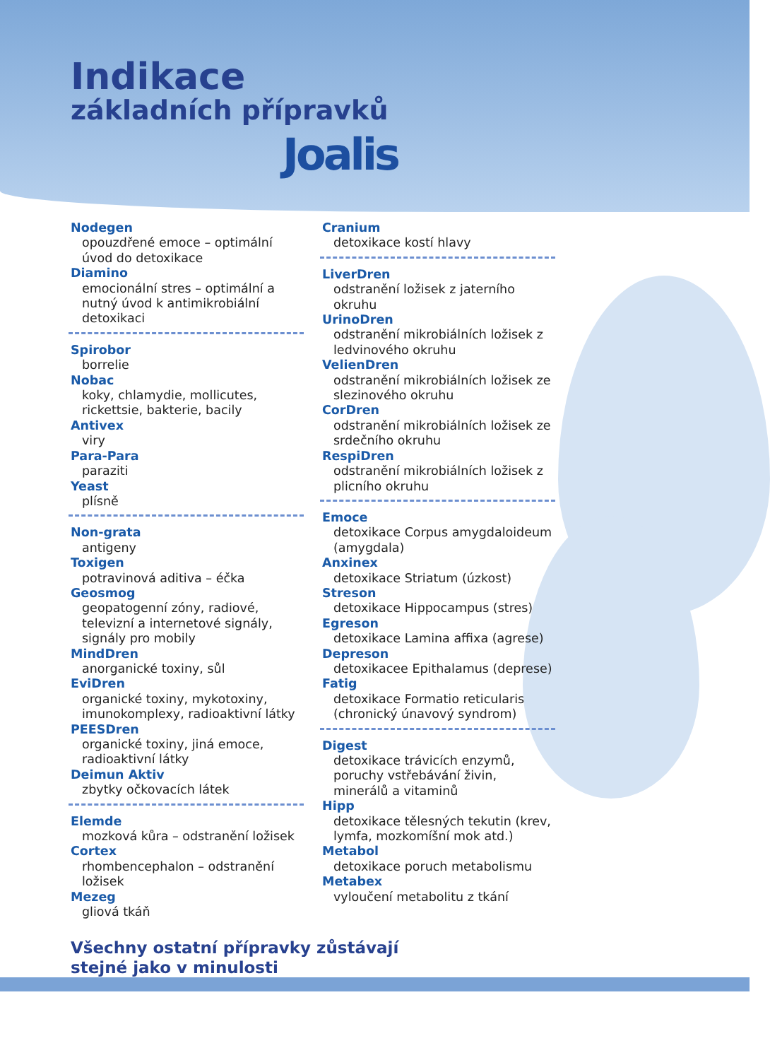Indikace
základních přípravků
Joalis
Nodegen
opouzdřené emoce – optimální úvod do detoxikace
Diamino
emocionální stres – optimální a nutný úvod k antimikrobiální detoxikaci
Spirobor
borrelie
Nobac
koky, chlamydie, mollicutes, rickettsie, bakterie, bacily
Antivex
viry
Para-Para
paraziti
Yeast
plísně
Non-grata
antigeny
Toxigen
potravinová aditiva – éčka
Geosmog
geopatogenní zóny, radiové, televizní a internetové signály, signály pro mobily
MindDren
anorganické toxiny, sůl
EviDren
organické toxiny, mykotoxiny, imunokomplexy, radioaktivní látky
PEESDren
organické toxiny, jiná emoce, radioaktivní látky
Deimun Aktiv
zbytky očkovacích látek
Elemde
mozková kůra – odstranění ložisek
Cortex
rhombencephalon – odstranění ložisek
Mezeg
gliová tkáň
Cranium
detoxikace kostí hlavy
LiverDren
odstranění ložisek z jaterního okruhu
UrinoDren
odstranění mikrobiálních ložisek z ledvinového okruhu
VelienDren
odstranění mikrobiálních ložisek ze slezinového okruhu
CorDren
odstranění mikrobiálních ložisek ze srdečního okruhu
RespiDren
odstranění mikrobiálních ložisek z plicního okruhu
Emoce
detoxikace Corpus amygdaloideum (amygdala)
Anxinex
detoxikace Striatum (úzkost)
Streson
detoxikace Hippocampus (stres)
Egreson
detoxikace Lamina affixa (agrese)
Depreson
detoxikacee Epithalamus (deprese)
Fatig
detoxikace Formatio reticularis (chronický únavový syndrom)
Digest
detoxikace trávicích enzymů, poruchy vstřebávání živin, minerálů a vitaminů
Hipp
detoxikace tělesných tekutin (krev, lymfa, mozkomíšní mok atd.)
Metabol
detoxikace poruch metabolismu
Metabex
vyloučení metabolitu z tkání
Všechny ostatní přípravky zůstávají
stejné jako v minulosti